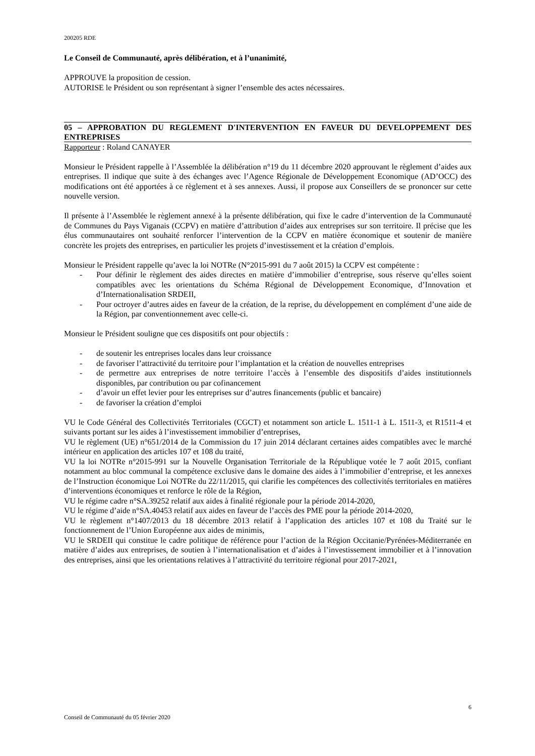200205 RDE
Le Conseil de Communauté, après délibération, et à l’unanimité,
APPROUVE la proposition de cession.
AUTORISE le Président ou son représentant à signer l’ensemble des actes nécessaires.
05 – APPROBATION DU REGLEMENT D'INTERVENTION EN FAVEUR DU DEVELOPPEMENT DES ENTREPRISES
Rapporteur : Roland CANAYER
Monsieur le Président rappelle à l’Assemblée la délibération n°19 du 11 décembre 2020 approuvant le règlement d’aides aux entreprises. Il indique que suite à des échanges avec l’Agence Régionale de Développement Economique (AD’OCC) des modifications ont été apportées à ce règlement et à ses annexes. Aussi, il propose aux Conseillers de se prononcer sur cette nouvelle version.
Il présente à l’Assemblée le règlement annexé à la présente délibération, qui fixe le cadre d’intervention de la Communauté de Communes du Pays Viganais (CCPV) en matière d’attribution d’aides aux entreprises sur son territoire. Il précise que les élus communautaires ont souhaité renforcer l’intervention de la CCPV en matière économique et soutenir de manière concrète les projets des entreprises, en particulier les projets d’investissement et la création d’emplois.
Monsieur le Président rappelle qu’avec la loi NOTRe (N°2015-991 du 7 août 2015) la CCPV est compétente :
- Pour définir le règlement des aides directes en matière d’immobilier d’entreprise, sous réserve qu’elles soient compatibles avec les orientations du Schéma Régional de Développement Economique, d’Innovation et d’Internationalisation SRDEII,
- Pour octroyer d’autres aides en faveur de la création, de la reprise, du développement en complément d’une aide de la Région, par conventionnement avec celle-ci.
Monsieur le Président souligne que ces dispositifs ont pour objectifs :
- de soutenir les entreprises locales dans leur croissance
- de favoriser l’attractivité du territoire pour l’implantation et la création de nouvelles entreprises
- de permettre aux entreprises de notre territoire l’accès à l’ensemble des dispositifs d’aides institutionnels disponibles, par contribution ou par cofinancement
- d’avoir un effet levier pour les entreprises sur d’autres financements (public et bancaire)
- de favoriser la création d’emploi
VU le Code Général des Collectivités Territoriales (CGCT) et notamment son article L. 1511-1 à L. 1511-3, et R1511-4 et suivants portant sur les aides à l’investissement immobilier d’entreprises,
VU le règlement (UE) n°651/2014 de la Commission du 17 juin 2014 déclarant certaines aides compatibles avec le marché intérieur en application des articles 107 et 108 du traité,
VU la loi NOTRe n°2015-991 sur la Nouvelle Organisation Territoriale de la République votée le 7 août 2015, confiant notamment au bloc communal la compétence exclusive dans le domaine des aides à l’immobilier d’entreprise, et les annexes de l’Instruction économique Loi NOTRe du 22/11/2015, qui clarifie les compétences des collectivités territoriales en matières d’interventions économiques et renforce le rôle de la Région,
VU le régime cadre n°SA.39252 relatif aux aides à finalité régionale pour la période 2014-2020,
VU le régime d’aide n°SA.40453 relatif aux aides en faveur de l’accès des PME pour la période 2014-2020,
VU le règlement n°1407/2013 du 18 décembre 2013 relatif à l’application des articles 107 et 108 du Traité sur le fonctionnement de l’Union Européenne aux aides de minimis,
VU le SRDEII qui constitue le cadre politique de référence pour l’action de la Région Occitanie/Pyrénées-Méditerranée en matière d’aides aux entreprises, de soutien à l’internationalisation et d’aides à l’investissement immobilier et à l’innovation des entreprises, ainsi que les orientations relatives à l’attractivité du territoire régional pour 2017-2021,
6
Conseil de Communauté du 05 février 2020